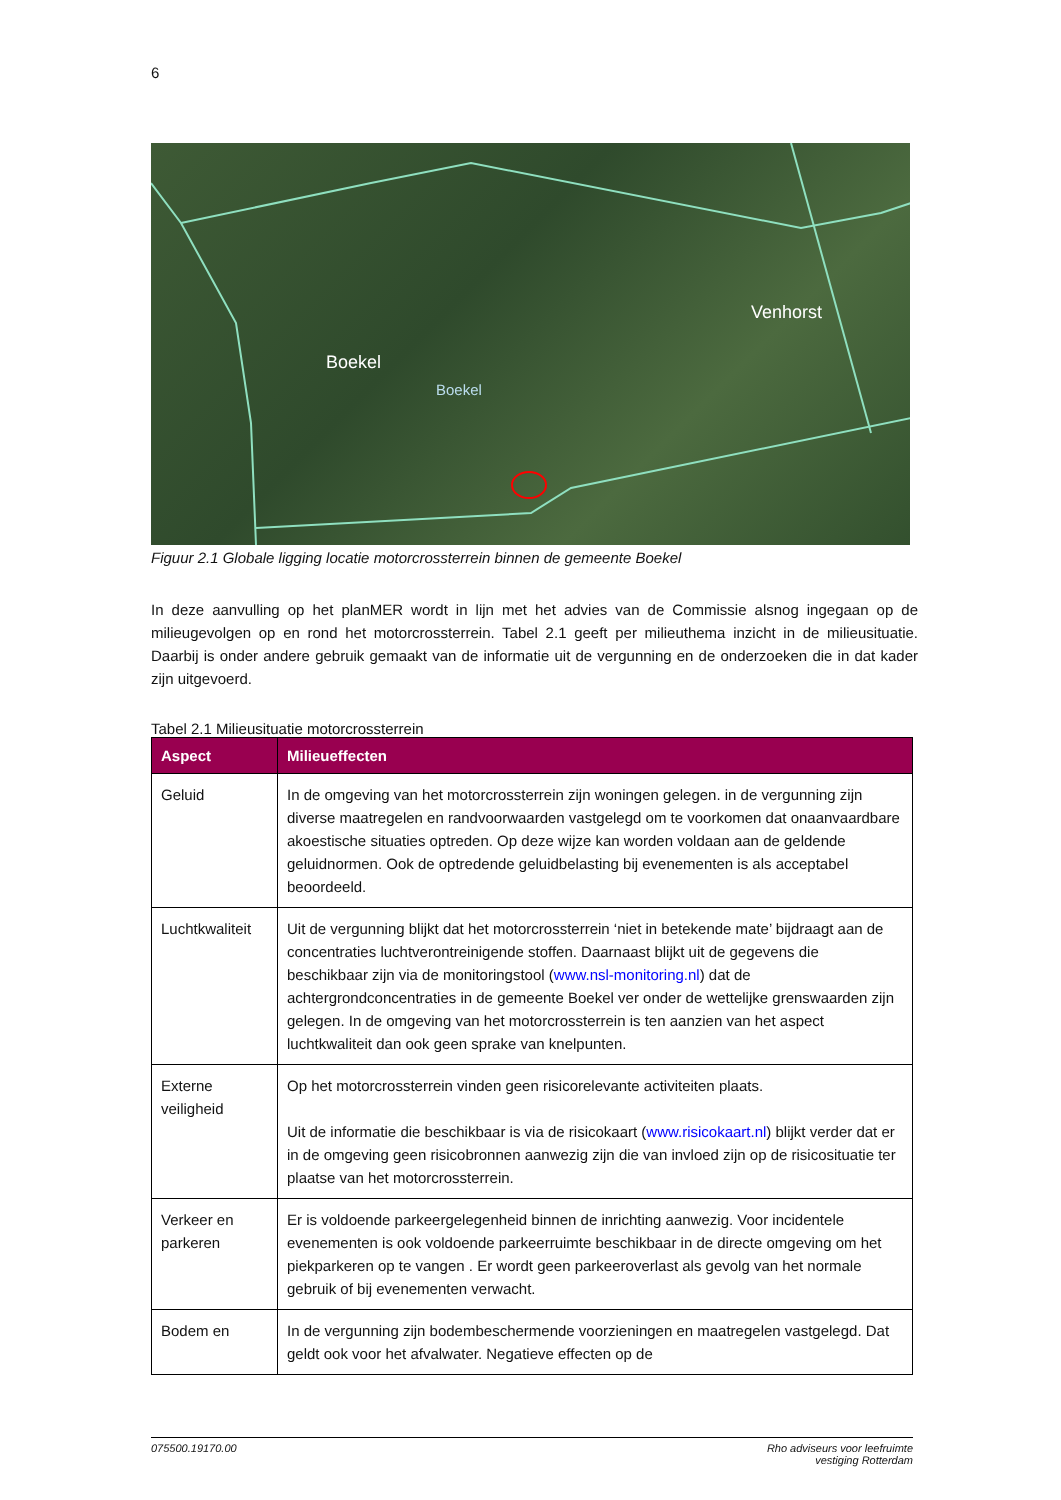6
Boekel
Boekel
Venhorst
Figuur 2.1 Globale ligging locatie motorcrossterrein binnen de gemeente Boekel
In deze aanvulling op het planMER wordt in lijn met het advies van de Commissie alsnog ingegaan op de milieugevolgen op en rond het motorcrossterrein. Tabel 2.1 geeft per milieuthema inzicht in de milieusituatie. Daarbij is onder andere gebruik gemaakt van de informatie uit de vergunning en de onderzoeken die in dat kader zijn uitgevoerd.
Tabel 2.1 Milieusituatie motorcrossterrein
| Aspect | Milieueffecten |
| --- | --- |
| Geluid | In de omgeving van het motorcrossterrein zijn woningen gelegen. in de vergunning zijn diverse maatregelen en randvoorwaarden vastgelegd om te voorkomen dat onaanvaardbare akoestische situaties optreden. Op deze wijze kan worden voldaan aan de geldende geluidnormen. Ook de optredende geluidbelasting bij evenementen is als acceptabel beoordeeld. |
| Luchtkwaliteit | Uit de vergunning blijkt dat het motorcrossterrein ‘niet in betekende mate’ bijdraagt aan de concentraties luchtverontreinigende stoffen. Daarnaast blijkt uit de gegevens die beschikbaar zijn via de monitoringstool ( www.nsl-monitoring.nl ) dat de achtergrondconcentraties in de gemeente Boekel ver onder de wettelijke grenswaarden zijn gelegen. In de omgeving van het motorcrossterrein is ten aanzien van het aspect luchtkwaliteit dan ook geen sprake van knelpunten. |
| Externe veiligheid | Op het motorcrossterrein vinden geen risicorelevante activiteiten plaats. Uit de informatie die beschikbaar is via de risicokaart ( www.risicokaart.nl ) blijkt verder dat er in de omgeving geen risicobronnen aanwezig zijn die van invloed zijn op de risicosituatie ter plaatse van het motorcrossterrein. |
| Verkeer en parkeren | Er is voldoende parkeergelegenheid binnen de inrichting aanwezig. Voor incidentele evenementen is ook voldoende parkeerruimte beschikbaar in de directe omgeving om het piekparkeren op te vangen . Er wordt geen parkeeroverlast als gevolg van het normale gebruik of bij evenementen verwacht. |
| Bodem en | In de vergunning zijn bodembeschermende voorzieningen en maatregelen vastgelegd. Dat geldt ook voor het afvalwater. Negatieve effecten op de |
075500.19170.00 Rho adviseurs voor leefruimte
vestiging Rotterdam